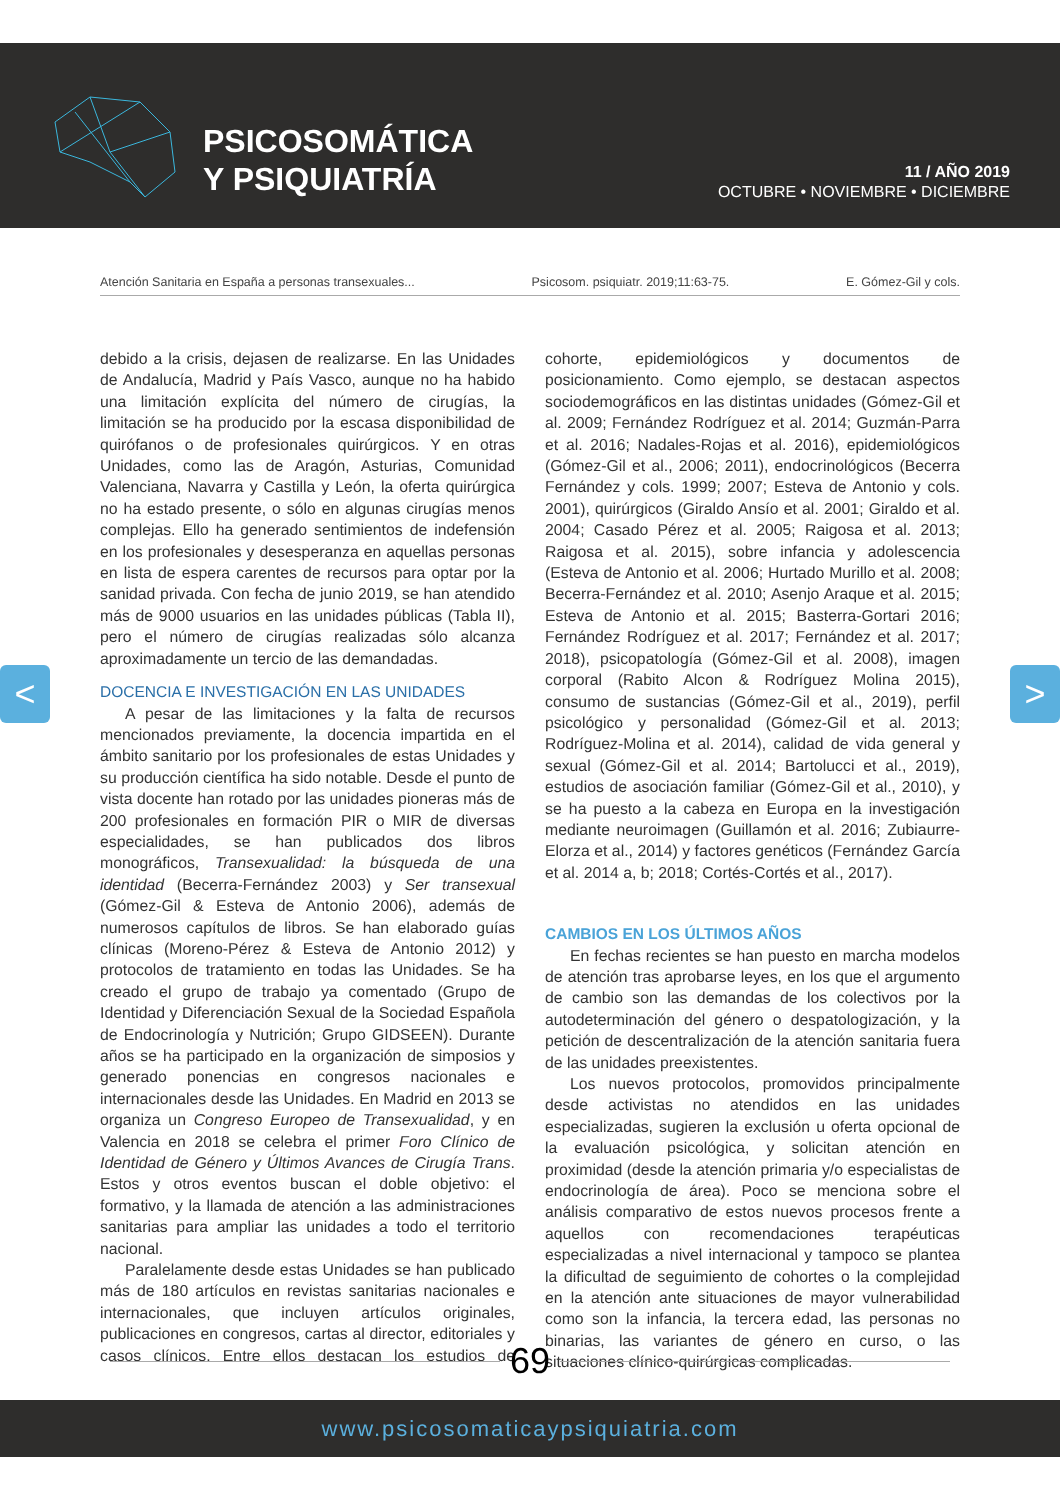PSICOSOMÁTICA
Y PSIQUIATRÍA
11 / AÑO 2019
OCTUBRE • NOVIEMBRE • DICIEMBRE
Atención Sanitaria en España a personas transexuales... Psicosom. psiquiatr. 2019;11:63-75. E. Gómez-Gil y cols.
< >
debido a la crisis, dejasen de realizarse. En las Unidades de Andalucía, Madrid y País Vasco, aunque no ha habido una limitación explícita del número de cirugías, la limitación se ha producido por la escasa disponibilidad de quirófanos o de profesionales quirúrgicos. Y en otras Unidades, como las de Aragón, Asturias, Comunidad Valenciana, Navarra y Castilla y León, la oferta quirúrgica no ha estado presente, o sólo en algunas cirugías menos complejas. Ello ha generado sentimientos de indefensión en los profesionales y desesperanza en aquellas personas en lista de espera carentes de recursos para optar por la sanidad privada. Con fecha de junio 2019, se han atendido más de 9000 usuarios en las unidades públicas (Tabla II), pero el número de cirugías realizadas sólo alcanza aproximadamente un tercio de las demandadas.
DOCENCIA E INVESTIGACIÓN EN LAS UNIDADES
A pesar de las limitaciones y la falta de recursos mencionados previamente, la docencia impartida en el ámbito sanitario por los profesionales de estas Unidades y su producción científica ha sido notable. Desde el punto de vista docente han rotado por las unidades pioneras más de 200 profesionales en formación PIR o MIR de diversas especialidades, se han publicados dos libros monográficos, Transexualidad: la búsqueda de una identidad (Becerra-Fernández 2003) y Ser transexual (Gómez-Gil & Esteva de Antonio 2006), además de numerosos capítulos de libros. Se han elaborado guías clínicas (Moreno-Pérez & Esteva de Antonio 2012) y protocolos de tratamiento en todas las Unidades. Se ha creado el grupo de trabajo ya comentado (Grupo de Identidad y Diferenciación Sexual de la Sociedad Española de Endocrinología y Nutrición; Grupo GIDSEEN). Durante años se ha participado en la organización de simposios y generado ponencias en congresos nacionales e internacionales desde las Unidades. En Madrid en 2013 se organiza un Congreso Europeo de Transexualidad, y en Valencia en 2018 se celebra el primer Foro Clínico de Identidad de Género y Últimos Avances de Cirugía Trans. Estos y otros eventos buscan el doble objetivo: el formativo, y la llamada de atención a las administraciones sanitarias para ampliar las unidades a todo el territorio nacional.
Paralelamente desde estas Unidades se han publicado más de 180 artículos en revistas sanitarias nacionales e internacionales, que incluyen artículos originales, publicaciones en congresos, cartas al director, editoriales y casos clínicos. Entre ellos destacan los estudios de cohorte, epidemiológicos y documentos de posicionamiento. Como ejemplo, se destacan aspectos sociodemográficos en las distintas unidades (Gómez-Gil et al. 2009; Fernández Rodríguez et al. 2014; Guzmán-Parra et al. 2016; Nadales-Rojas et al. 2016), epidemiológicos (Gómez-Gil et al., 2006; 2011), endocrinológicos (Becerra Fernández y cols. 1999; 2007; Esteva de Antonio y cols. 2001), quirúrgicos (Giraldo Ansío et al. 2001; Giraldo et al. 2004; Casado Pérez et al. 2005; Raigosa et al. 2013; Raigosa et al. 2015), sobre infancia y adolescencia (Esteva de Antonio et al. 2006; Hurtado Murillo et al. 2008; Becerra-Fernández et al. 2010; Asenjo Araque et al. 2015; Esteva de Antonio et al. 2015; Basterra-Gortari 2016; Fernández Rodríguez et al. 2017; Fernández et al. 2017; 2018), psicopatología (Gómez-Gil et al. 2008), imagen corporal (Rabito Alcon & Rodríguez Molina 2015), consumo de sustancias (Gómez-Gil et al., 2019), perfil psicológico y personalidad (Gómez-Gil et al. 2013; Rodríguez-Molina et al. 2014), calidad de vida general y sexual (Gómez-Gil et al. 2014; Bartolucci et al., 2019), estudios de asociación familiar (Gómez-Gil et al., 2010), y se ha puesto a la cabeza en Europa en la investigación mediante neuroimagen (Guillamón et al. 2016; Zubiaurre-Elorza et al., 2014) y factores genéticos (Fernández García et al. 2014 a, b; 2018; Cortés-Cortés et al., 2017).
CAMBIOS EN LOS ÚLTIMOS AÑOS
En fechas recientes se han puesto en marcha modelos de atención tras aprobarse leyes, en los que el argumento de cambio son las demandas de los colectivos por la autodeterminación del género o despatologización, y la petición de descentralización de la atención sanitaria fuera de las unidades preexistentes.
Los nuevos protocolos, promovidos principalmente desde activistas no atendidos en las unidades especializadas, sugieren la exclusión u oferta opcional de la evaluación psicológica, y solicitan atención en proximidad (desde la atención primaria y/o especialistas de endocrinología de área). Poco se menciona sobre el análisis comparativo de estos nuevos procesos frente a aquellos con recomendaciones terapéuticas especializadas a nivel internacional y tampoco se plantea la dificultad de seguimiento de cohortes o la complejidad en la atención ante situaciones de mayor vulnerabilidad como son la infancia, la tercera edad, las personas no binarias, las variantes de género en curso, o las situaciones clínico-quirúrgicas complicadas.
69
www.psicosomaticaypsiquiatria.com